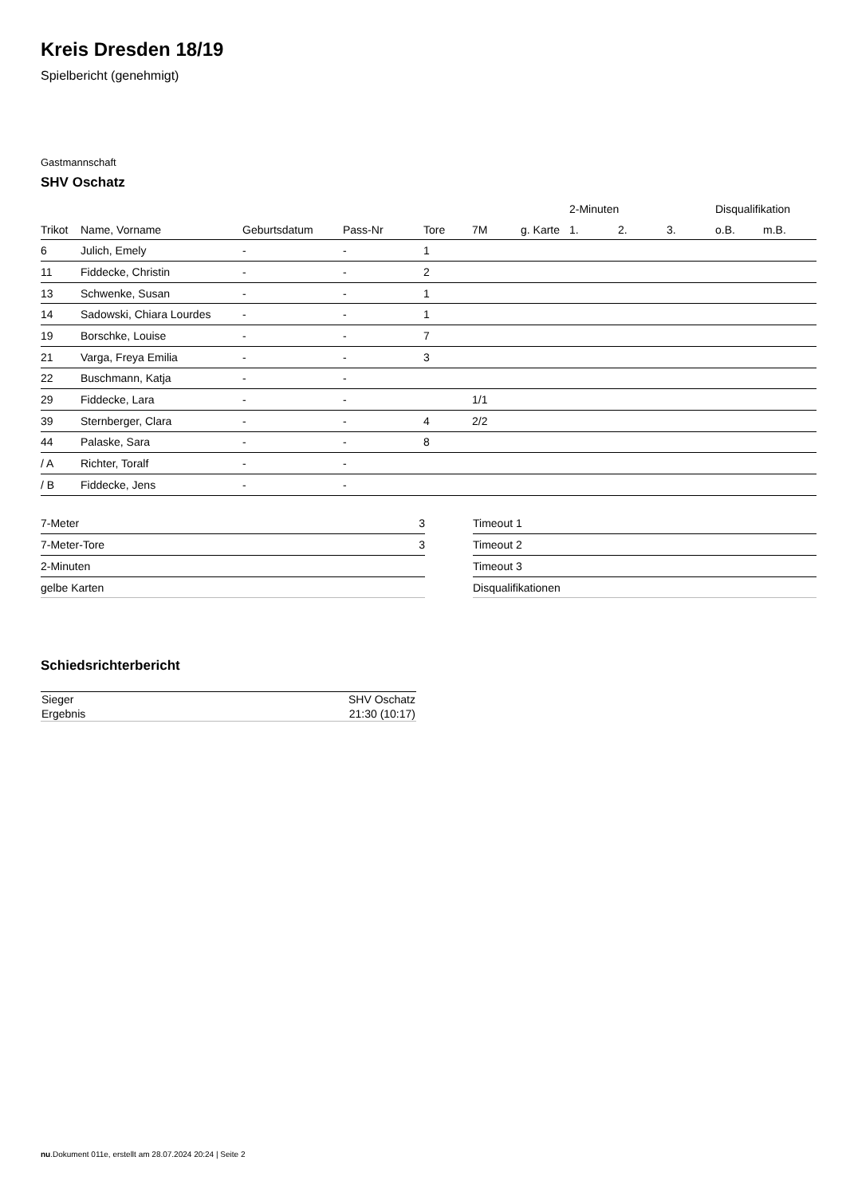Kreis Dresden 18/19
Spielbericht (genehmigt)
Gastmannschaft
SHV Oschatz
| | | | | | | | 2-Minuten | | | Disqualifikation | |
| --- | --- | --- | --- | --- | --- | --- | --- | --- | --- | --- | --- |
| Trikot | Name, Vorname | Geburtsdatum | Pass-Nr | Tore | 7M | g. Karte | 1. | 2. | 3. | o.B. | m.B. |
| 6 | Julich, Emely | - | - | 1 | | | | | | | |
| 11 | Fiddecke, Christin | - | - | 2 | | | | | | | |
| 13 | Schwenke, Susan | - | - | 1 | | | | | | | |
| 14 | Sadowski, Chiara Lourdes | - | - | 1 | | | | | | | |
| 19 | Borschke, Louise | - | - | 7 | | | | | | | |
| 21 | Varga, Freya Emilia | - | - | 3 | | | | | | | |
| 22 | Buschmann, Katja | - | - | | | | | | | | |
| 29 | Fiddecke, Lara | - | - | | 1/1 | | | | | | |
| 39 | Sternberger, Clara | - | - | 4 | 2/2 | | | | | | |
| 44 | Palaske, Sara | - | - | 8 | | | | | | | |
| / A | Richter, Toralf | - | - | | | | | | | | |
| / B | Fiddecke, Jens | - | - | | | | | | | | |
| 7-Meter | 3 |
| 7-Meter-Tore | 3 |
| 2-Minuten | |
| gelbe Karten | |
| Timeout 1 |
| Timeout 2 |
| Timeout 3 |
| Disqualifikationen |
Schiedsrichterbericht
| Sieger | SHV Oschatz |
| Ergebnis | 21:30 (10:17) |
nu.Dokument 011e, erstellt am 28.07.2024 20:24 | Seite 2